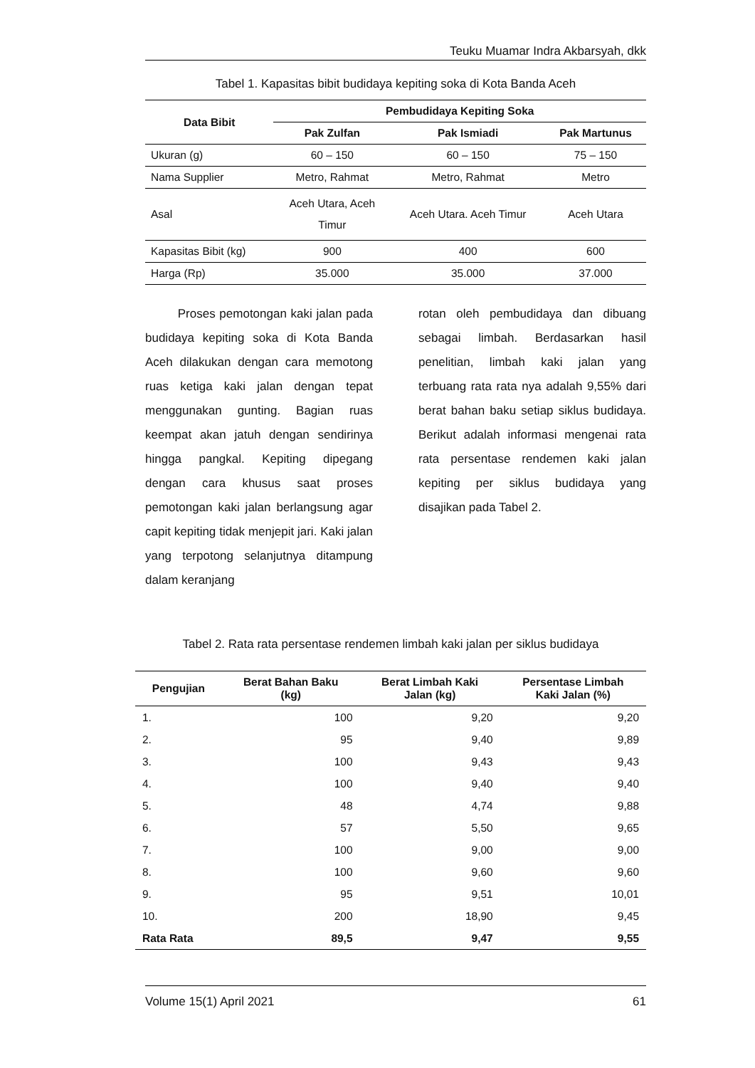Teuku Muamar Indra Akbarsyah, dkk
Tabel 1. Kapasitas bibit budidaya kepiting soka di Kota Banda Aceh
| Data Bibit | Pembudidaya Kepiting Soka | | |
| --- | --- | --- | --- |
| | Pak Zulfan | Pak Ismiadi | Pak Martunus |
| Ukuran (g) | 60 – 150 | 60 – 150 | 75 – 150 |
| Nama Supplier | Metro, Rahmat | Metro, Rahmat | Metro |
| Asal | Aceh Utara, Aceh Timur | Aceh Utara. Aceh Timur | Aceh Utara |
| Kapasitas Bibit (kg) | 900 | 400 | 600 |
| Harga (Rp) | 35.000 | 35.000 | 37.000 |
Proses pemotongan kaki jalan pada budidaya kepiting soka di Kota Banda Aceh dilakukan dengan cara memotong ruas ketiga kaki jalan dengan tepat menggunakan gunting. Bagian ruas keempat akan jatuh dengan sendirinya hingga pangkal. Kepiting dipegang dengan cara khusus saat proses pemotongan kaki jalan berlangsung agar capit kepiting tidak menjepit jari. Kaki jalan yang terpotong selanjutnya ditampung dalam keranjang
rotan oleh pembudidaya dan dibuang sebagai limbah. Berdasarkan hasil penelitian, limbah kaki jalan yang terbuang rata rata nya adalah 9,55% dari berat bahan baku setiap siklus budidaya. Berikut adalah informasi mengenai rata rata persentase rendemen kaki jalan kepiting per siklus budidaya yang disajikan pada Tabel 2.
Tabel 2. Rata rata persentase rendemen limbah kaki jalan per siklus budidaya
| Pengujian | Berat Bahan Baku (kg) | Berat Limbah Kaki Jalan (kg) | Persentase Limbah Kaki Jalan (%) |
| --- | --- | --- | --- |
| 1. | 100 | 9,20 | 9,20 |
| 2. | 95 | 9,40 | 9,89 |
| 3. | 100 | 9,43 | 9,43 |
| 4. | 100 | 9,40 | 9,40 |
| 5. | 48 | 4,74 | 9,88 |
| 6. | 57 | 5,50 | 9,65 |
| 7. | 100 | 9,00 | 9,00 |
| 8. | 100 | 9,60 | 9,60 |
| 9. | 95 | 9,51 | 10,01 |
| 10. | 200 | 18,90 | 9,45 |
| Rata Rata | 89,5 | 9,47 | 9,55 |
Volume 15(1) April 2021 61